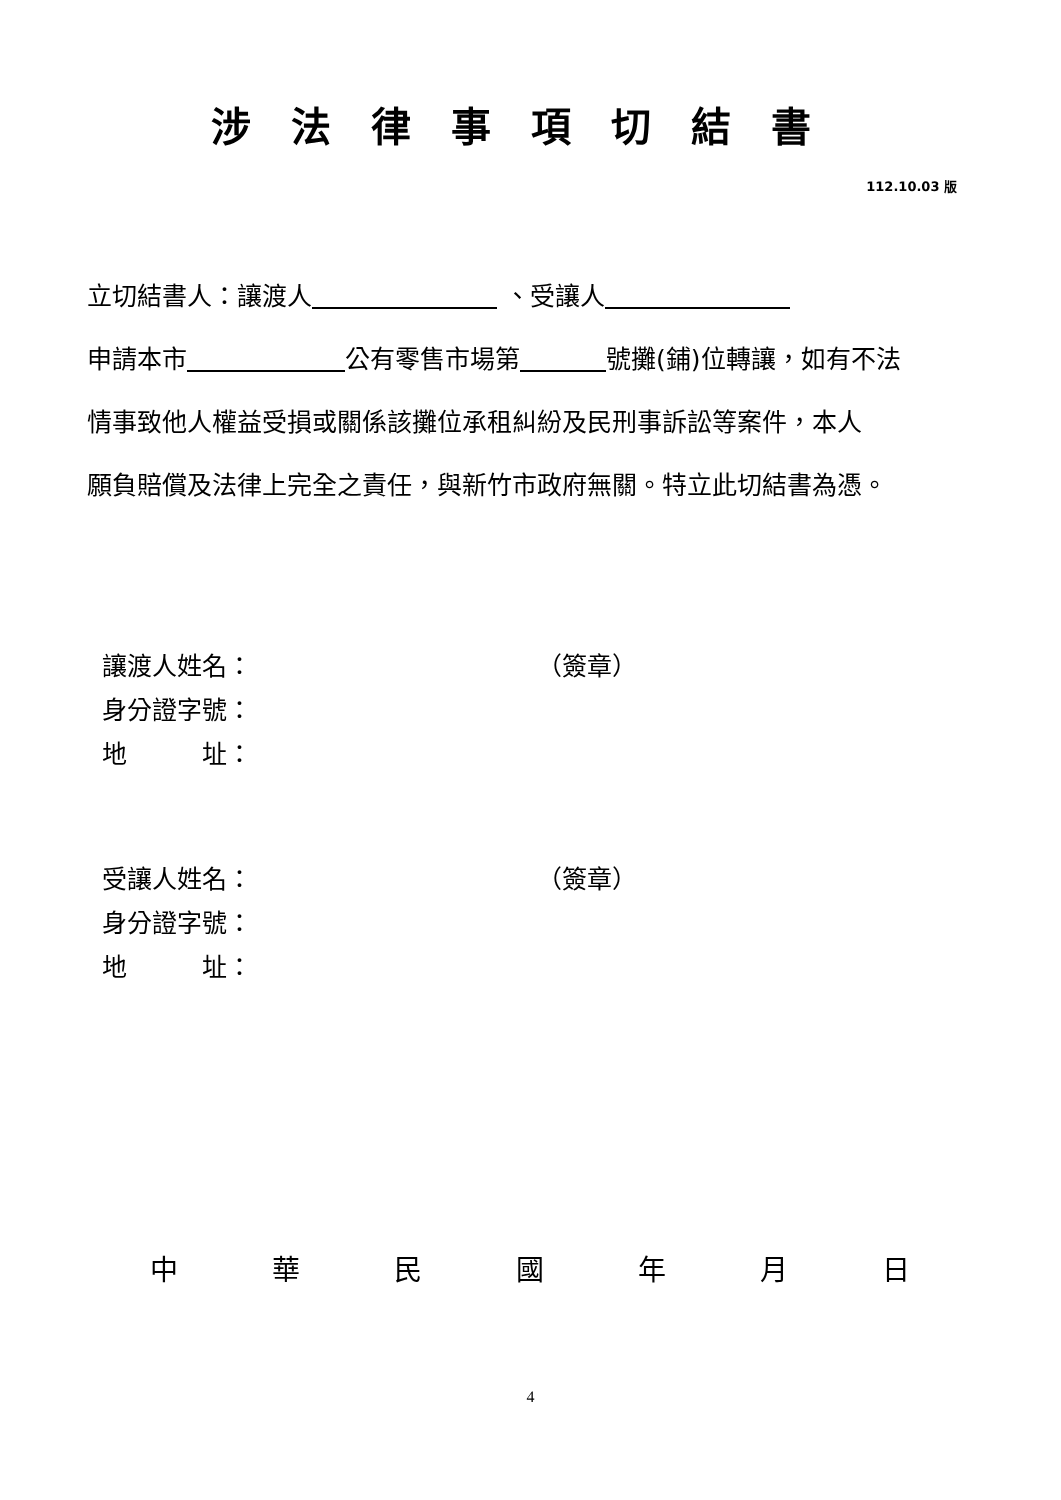涉法律事項切結書
112.10.03 版
立切結書人：讓渡人 、受讓人
申請本市 公有零售市場第 號攤(鋪)位轉讓，如有不法
情事致他人權益受損或關係該攤位承租糾紛及民刑事訴訟等案件，本人
願負賠償及法律上完全之責任，與新竹市政府無關。特立此切結書為憑。
讓渡人姓名： （簽章）
身分證字號：
地　　　址：
受讓人姓名： （簽章）
身分證字號：
地　　　址：
中 華 民 國 年 月 日
4